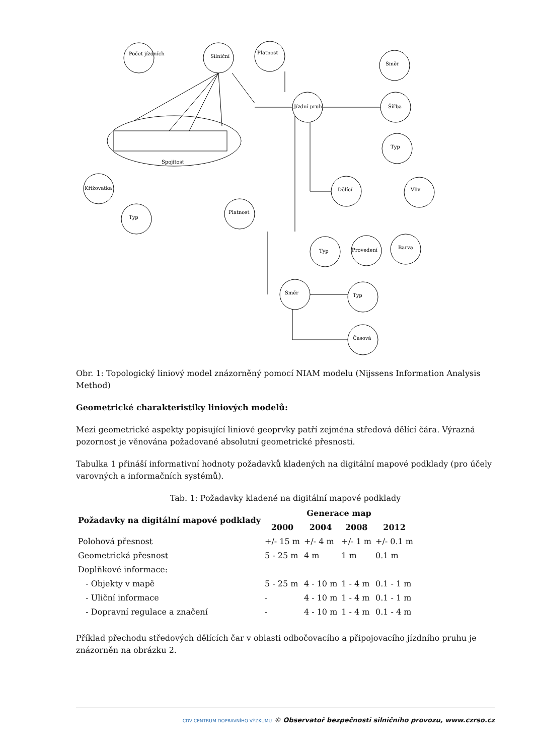Počet jízdních
Silniční
Platnost
Směr
Jízdní pruh
Šířba
Typ
Dělící
Vliv
Křižovatka
Typ
Platnost
Typ
Provedení
Barva
Směr
Typ
Časová
Spojitost
Obr. 1: Topologický liniový model znázorněný pomocí NIAM modelu (Nijssens Information Analysis Method)
Geometrické charakteristiky liniových modelů:
Mezi geometrické aspekty popisující liniové geoprvky patří zejména středová dělící čára. Výrazná pozornost je věnována požadované absolutní geometrické přesnosti.
Tabulka 1 přináší informativní hodnoty požadavků kladených na digitální mapové podklady (pro účely varovných a informačních systémů).
Tab. 1: Požadavky kladené na digitální mapové podklady
| Požadavky na digitální mapové podklady | Generace map | | | |
| --- | --- | --- | --- | --- |
| | 2000 | 2004 | 2008 | 2012 |
| Polohová přesnost | +/- 15 m | +/- 4 m | +/- 1 m | +/- 0.1 m |
| Geometrická přesnost | 5 - 25 m | 4 m | 1 m | 0.1 m |
| Doplňkové informace: | | | | |
| - Objekty v mapě | 5 - 25 m | 4 - 10 m | 1 - 4 m | 0.1 - 1 m |
| - Uliční informace | - | 4 - 10 m | 1 - 4 m | 0.1 - 1 m |
| - Dopravní regulace a značení | - | 4 - 10 m | 1 - 4 m | 0.1 - 4 m |
Příklad přechodu středových dělících čar v oblasti odbočovacího a připojovacího jízdního pruhu je znázorněn na obrázku 2.
CDV CENTRUM DOPRAVNÍHO VÝZKUMU © Observatoř bezpečnosti silničního provozu, www.czrso.cz